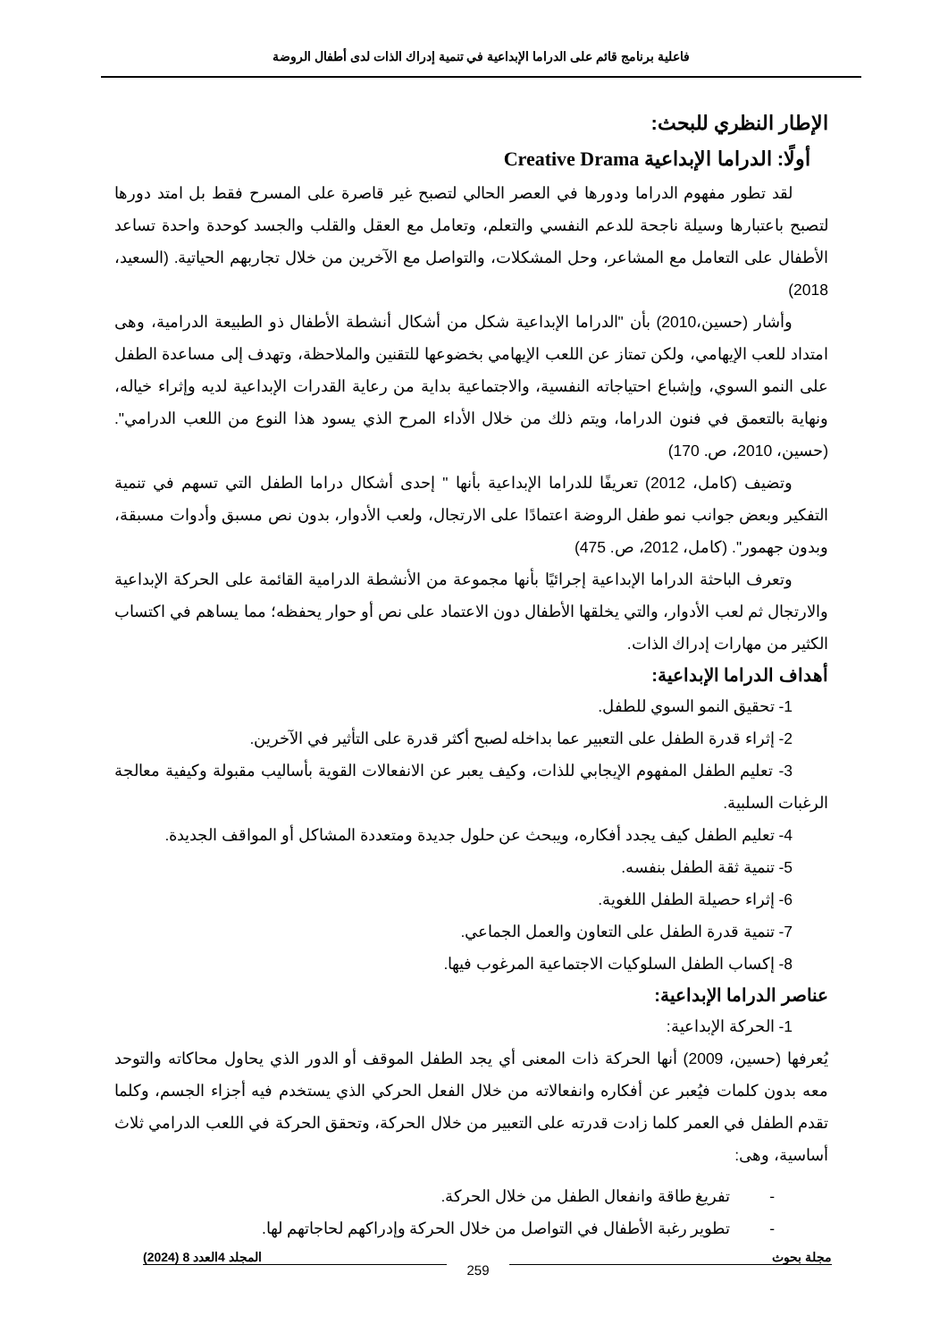فاعلية برنامج قائم على الدراما الإبداعية في تنمية إدراك الذات لدى أطفال الروضة
الإطار النظري للبحث:
أولًا: الدراما الإبداعية Creative Drama
لقد تطور مفهوم الدراما ودورها في العصر الحالي لتصبح غير قاصرة على المسرح فقط بل امتد دورها لتصبح باعتبارها وسيلة ناجحة للدعم النفسي والتعلم، وتعامل مع العقل والقلب والجسد كوحدة واحدة تساعد الأطفال على التعامل مع المشاعر، وحل المشكلات، والتواصل مع الآخرين من خلال تجاربهم الحياتية. (السعيد، 2018)
وأشار (حسين،2010) بأن "الدراما الإبداعية شكل من أشكال أنشطة الأطفال ذو الطبيعة الدرامية، وهى امتداد للعب الإيهامي، ولكن تمتاز عن اللعب الإيهامي بخضوعها للتقنين والملاحظة، وتهدف إلى مساعدة الطفل على النمو السوي، وإشباع احتياجاته النفسية، والاجتماعية بداية من رعاية القدرات الإبداعية لديه وإثراء خياله، ونهاية بالتعمق في فنون الدراما، ويتم ذلك من خلال الأداء المرح الذي يسود هذا النوع من اللعب الدرامي". (حسين، 2010، ص. 170)
وتضيف (كامل، 2012) تعريفًا للدراما الإبداعية بأنها " إحدى أشكال دراما الطفل التي تسهم في تنمية التفكير وبعض جوانب نمو طفل الروضة اعتمادًا على الارتجال، ولعب الأدوار، بدون نص مسبق وأدوات مسبقة، وبدون جهمور". (كامل، 2012، ص. 475)
وتعرف الباحثة الدراما الإبداعية إجرائيًا بأنها مجموعة من الأنشطة الدرامية القائمة على الحركة الإبداعية والارتجال ثم لعب الأدوار، والتي يخلقها الأطفال دون الاعتماد على نص أو حوار يحفظه؛ مما يساهم في اكتساب الكثير من مهارات إدراك الذات.
أهداف الدراما الإبداعية:
1- تحقيق النمو السوي للطفل.
2- إثراء قدرة الطفل على التعبير عما بداخله لصبح أكثر قدرة على التأثير في الآخرين.
3- تعليم الطفل المفهوم الإيجابي للذات، وكيف يعبر عن الانفعالات القوية بأساليب مقبولة وكيفية معالجة الرغبات السلبية.
4- تعليم الطفل كيف يجدد أفكاره، ويبحث عن حلول جديدة ومتعددة المشاكل أو المواقف الجديدة.
5- تنمية ثقة الطفل بنفسه.
6- إثراء حصيلة الطفل اللغوية.
7- تنمية قدرة الطفل على التعاون والعمل الجماعي.
8- إكساب الطفل السلوكيات الاجتماعية المرغوب فيها.
عناصر الدراما الإبداعية:
1- الحركة الإبداعية:
يُعرفها (حسين، 2009) أنها الحركة ذات المعنى أي يجد الطفل الموقف أو الدور الذي يحاول محاكاته والتوحد معه بدون كلمات فيُعبر عن أفكاره وانفعالاته من خلال الفعل الحركي الذي يستخدم فيه أجزاء الجسم، وكلما تقدم الطفل في العمر كلما زادت قدرته على التعبير من خلال الحركة، وتحقق الحركة في اللعب الدرامي ثلاث أساسية، وهى:
- تفريغ طاقة وانفعال الطفل من خلال الحركة.
- تطوير رغبة الأطفال في التواصل من خلال الحركة وإدراكهم لحاجاتهم لها.
مجلة بحوث المجلد 4العدد 8 (2024)
259